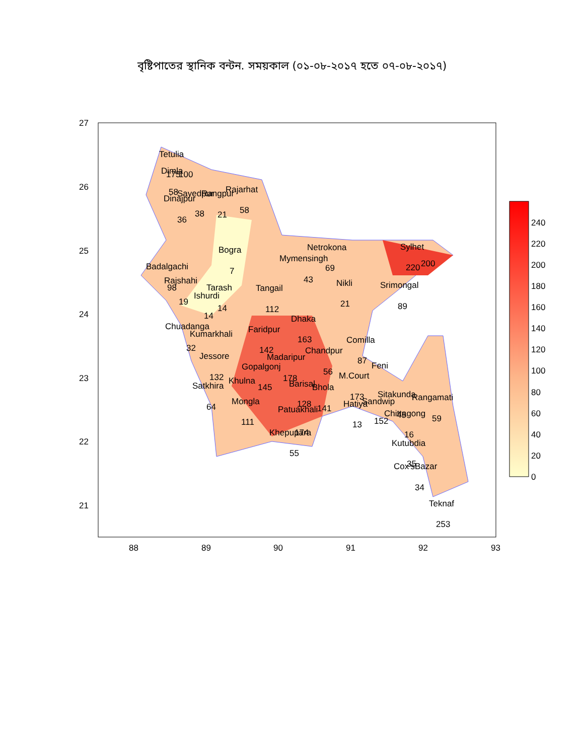বৃষ্টিপাতের স্থানিক বন্টন. সময়কাল (০১-০৮-২০১৭ হতে ০৭-০৮-২০১৭)
Tetulia
Dimla
175
100
58
Sayedpur
Rangpur
Rajarhat
Dinajpur
36
38
21
58
Bogra
7
Badalgachi
Rajshahi
98
Tarash
Ishurdi
19
14
14
Netrokona
Mymensingh
69
43
Sylhet
220
200
Nikli
21
Srimongal
89
Tangail
112
Chuadanga
Kumarkhali
32
Dhaka
Faridpur
163
142
Comilla
Chandpur
87
Jessore
Madaripur
Gopalgonj
56
Feni
132
178
M.Court
Khulna
Barisal
Satkhira
145
Bhola
173
Sitakunda
Rangamati
Mongla
Sandwip
128
Hatiya
64
Patuakhali
141
Chittagong
45
59
152
111
13
Khepupara
174
16
Kutubdia
35
Cox'sBazar
55
34
Teknaf
253
27
26
25
24
23
22
21
88
89
90
91
92
93
240
220
200
180
160
140
120
100
80
60
40
20
0